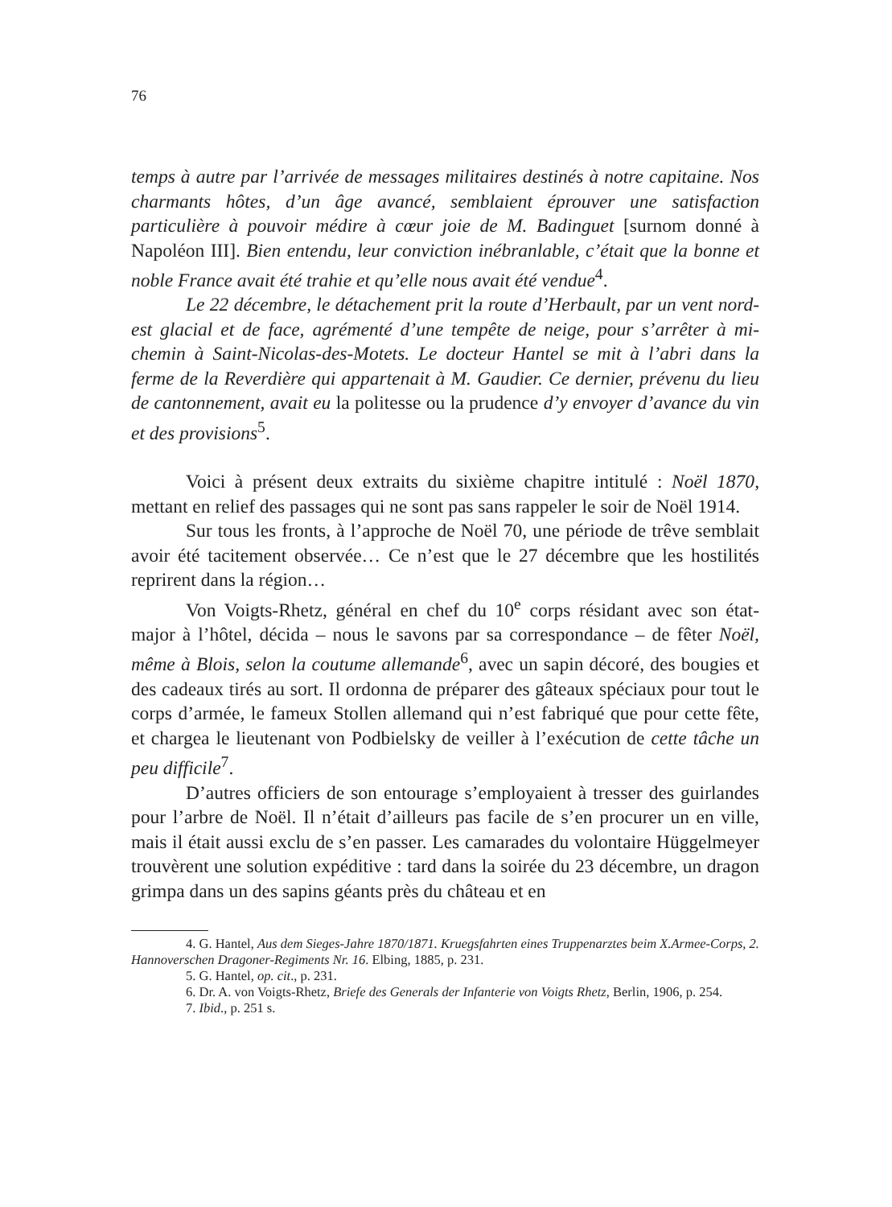76
temps à autre par l’arrivée de messages militaires destinés à notre capitaine. Nos charmants hôtes, d’un âge avancé, semblaient éprouver une satisfaction particulière à pouvoir médire à cœur joie de M. Badinguet [surnom donné à Napoléon III]. Bien entendu, leur conviction inébranlable, c’était que la bonne et noble France avait été trahie et qu’elle nous avait été vendue<sup>4</sup>.
Le 22 décembre, le détachement prit la route d’Herbault, par un vent nord-est glacial et de face, agrémenté d’une tempête de neige, pour s’arrêter à mi-chemin à Saint-Nicolas-des-Motets. Le docteur Hantel se mit à l’abri dans la ferme de la Reverdière qui appartenait à M. Gaudier. Ce dernier, prévenu du lieu de cantonnement, avait eu la politesse ou la prudence d’y envoyer d’avance du vin et des provisions<sup>5</sup>.
Voici à présent deux extraits du sixième chapitre intitulé : Noël 1870, mettant en relief des passages qui ne sont pas sans rappeler le soir de Noël 1914.
Sur tous les fronts, à l’approche de Noël 70, une période de trêve semblait avoir été tacitement observée… Ce n’est que le 27 décembre que les hostilités reprirent dans la région…
Von Voigts-Rhetz, général en chef du 10<sup>e</sup> corps résidant avec son état-major à l’hôtel, décida – nous le savons par sa correspondance – de fêter Noël, même à Blois, selon la coutume allemande<sup>6</sup>, avec un sapin décoré, des bougies et des cadeaux tirés au sort. Il ordonna de préparer des gâteaux spéciaux pour tout le corps d’armée, le fameux Stollen allemand qui n’est fabriqué que pour cette fête, et chargea le lieutenant von Podbielsky de veiller à l’exécution de cette tâche un peu difficile<sup>7</sup>.
D’autres officiers de son entourage s’employaient à tresser des guirlandes pour l’arbre de Noël. Il n’était d’ailleurs pas facile de s’en procurer un en ville, mais il était aussi exclu de s’en passer. Les camarades du volontaire Hüggelmeyer trouvèrent une solution expéditive : tard dans la soirée du 23 décembre, un dragon grimpa dans un des sapins géants près du château et en
4. G. Hantel, Aus dem Sieges-Jahre 1870/1871. Kruegsfahrten eines Truppenarztes beim X.Armee-Corps, 2. Hannoverschen Dragoner-Regiments Nr. 16. Elbing, 1885, p. 231.
5. G. Hantel, op. cit., p. 231.
6. Dr. A. von Voigts-Rhetz, Briefe des Generals der Infanterie von Voigts Rhetz, Berlin, 1906, p. 254.
7. Ibid., p. 251 s.